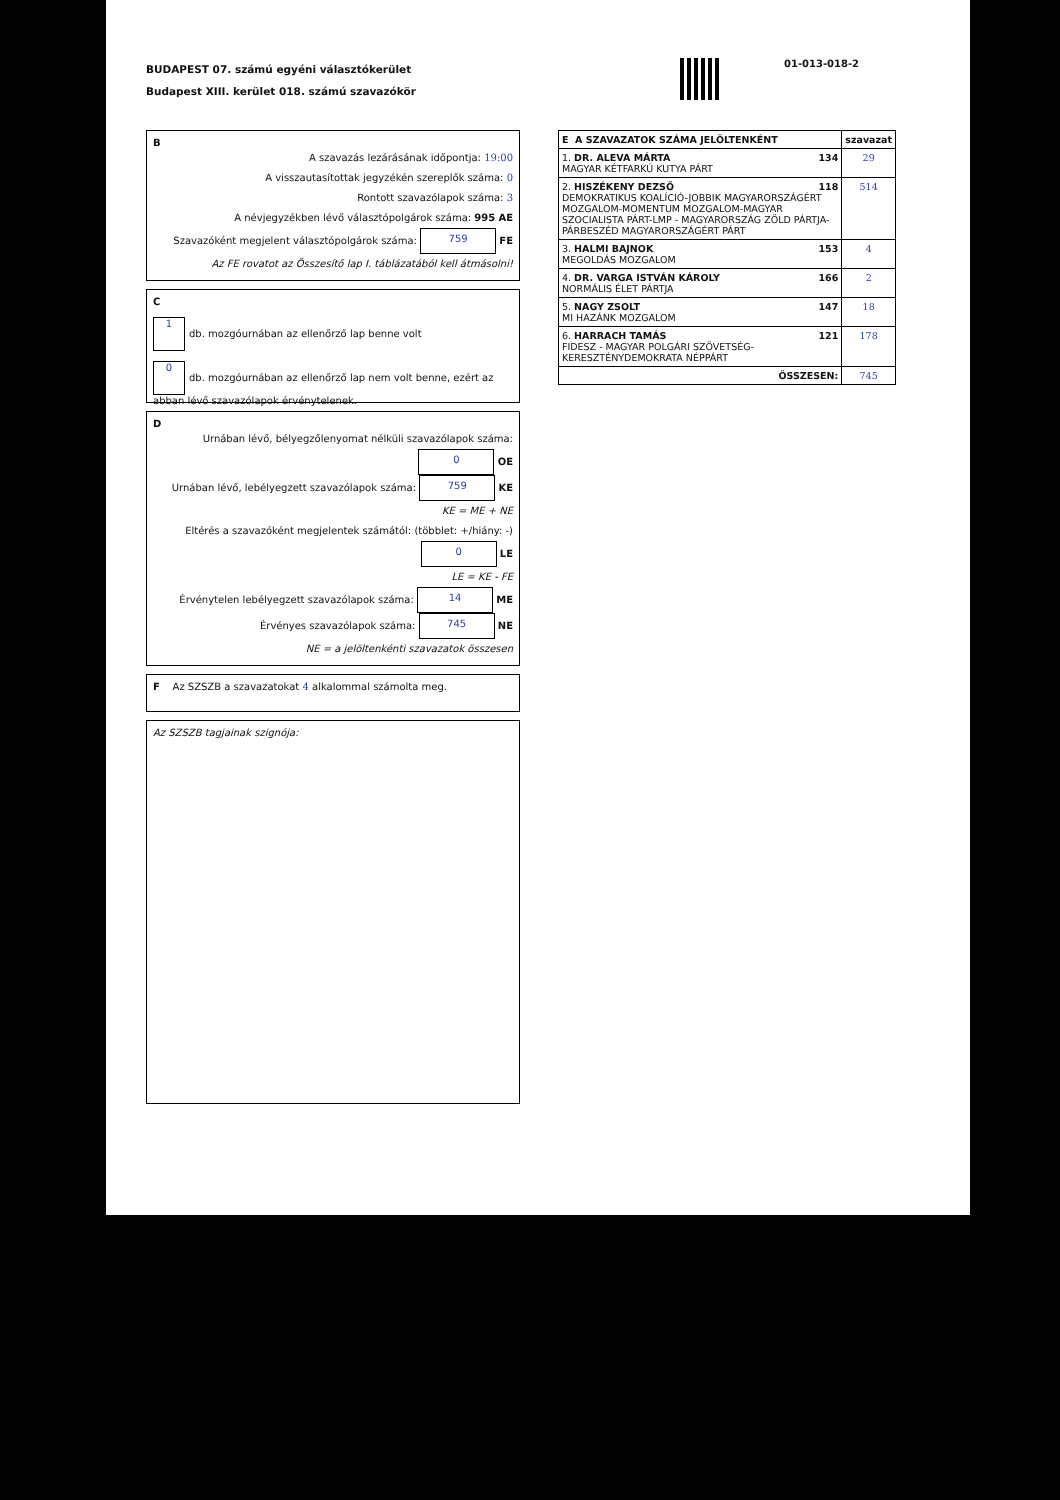BUDAPEST 07. számú egyéni választókerület
Budapest XIII. kerület 018. számú szavazókör
01-013-018-2
B
A szavazás lezárásának időpontja: 19:00
A visszautasítottak jegyzékén szereplők száma: 0
Rontott szavazólapok száma: 3
A névjegyzékben lévő választópolgárok száma: 995 AE
Szavazóként megjelent választópolgárok száma: 759 FE
Az FE rovatot az Összesítő lap I. táblázatából kell átmásolni!
C
1 db. mozgóurnában az ellenőrző lap benne volt
0 db. mozgóurnában az ellenőrző lap nem volt benne, ezért az abban lévő szavazólapok érvénytelenek.
D
Urnában lévő, bélyegzőlenyomat nélküli szavazólapok száma: 0 OE
Urnában lévő, lebélyegzett szavazólapok száma: 759 KE
KE = ME + NE
Eltérés a szavazóként megjelentek számától: (többlet: +/hiány: -) 0 LE
LE = KE - FE
Érvénytelen lebélyegzett szavazólapok száma: 14 ME
Érvényes szavazólapok száma: 745 NE
NE = a jelöltenkénti szavazatok összesen
F Az SZSZB a szavazatokat 4 alkalommal számolta meg.
Az SZSZB tagjainak szignója:
| E A SZAVAZATOK SZÁMA JELÖLTENKÉNT | szavazat |
| --- | --- |
| 1. DR. ALEVA MÁRTA 134 MAGYAR KÉTFARKÚ KUTYA PÁRT | 29 |
| 2. HISZÉKENY DEZSŐ 118 DEMOKRATIKUS KOALÍCIÓ-JOBBIK MAGYARORSZÁGÉRT MOZGALOM-MOMENTUM MOZGALOM-MAGYAR SZOCIALISTA PÁRT-LMP - MAGYARORSZÁG ZÖLD PÁRTJA-PÁRBESZÉD MAGYARORSZÁGÉRT PÁRT | 514 |
| 3. HALMI BAJNOK 153 MEGOLDÁS MOZGALOM | 4 |
| 4. DR. VARGA ISTVÁN KÁROLY 166 NORMÁLIS ÉLET PÁRTJA | 2 |
| 5. NAGY ZSOLT 147 MI HAZÁNK MOZGALOM | 18 |
| 6. HARRACH TAMÁS 121 FIDESZ - MAGYAR POLGÁRI SZÖVETSÉG-KERESZTÉNYDEMOKRATA NÉPPÁRT | 178 |
| ÖSSZESEN: | 745 |